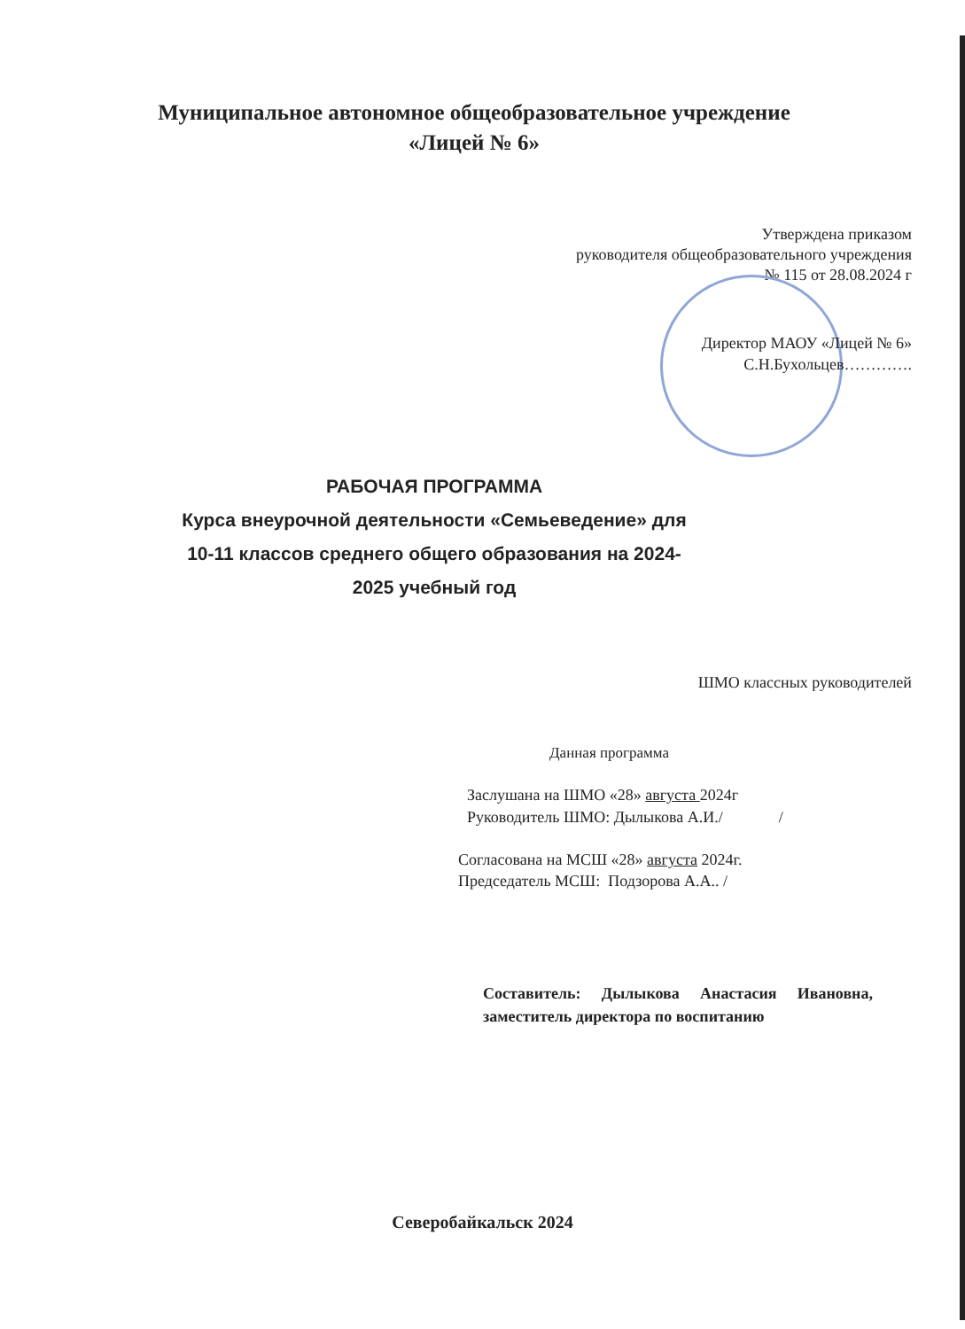Муниципальное автономное общеобразовательное учреждение
«Лицей № 6»
Утверждена приказом
руководителя общеобразовательного учреждения
№ 115 от 28.08.2024 г
Директор МАОУ «Лицей № 6»
С.Н.Бухольцев………….
РАБОЧАЯ ПРОГРАММА
Курса внеурочной деятельности «Семьеведение» для 10-11 классов среднего общего образования на 2024-2025 учебный год
ШМО классных руководителей
Данная программа
Заслушана на ШМО «28» августа 2024г
Руководитель ШМО: Дылыкова А.И./ /
Согласована на МСШ «28» августа 2024г.
Председатель МСШ: Подзорова А.А.. /
Составитель: Дылыкова Анастасия Ивановна, заместитель директора по воспитанию
Северобайкальск 2024